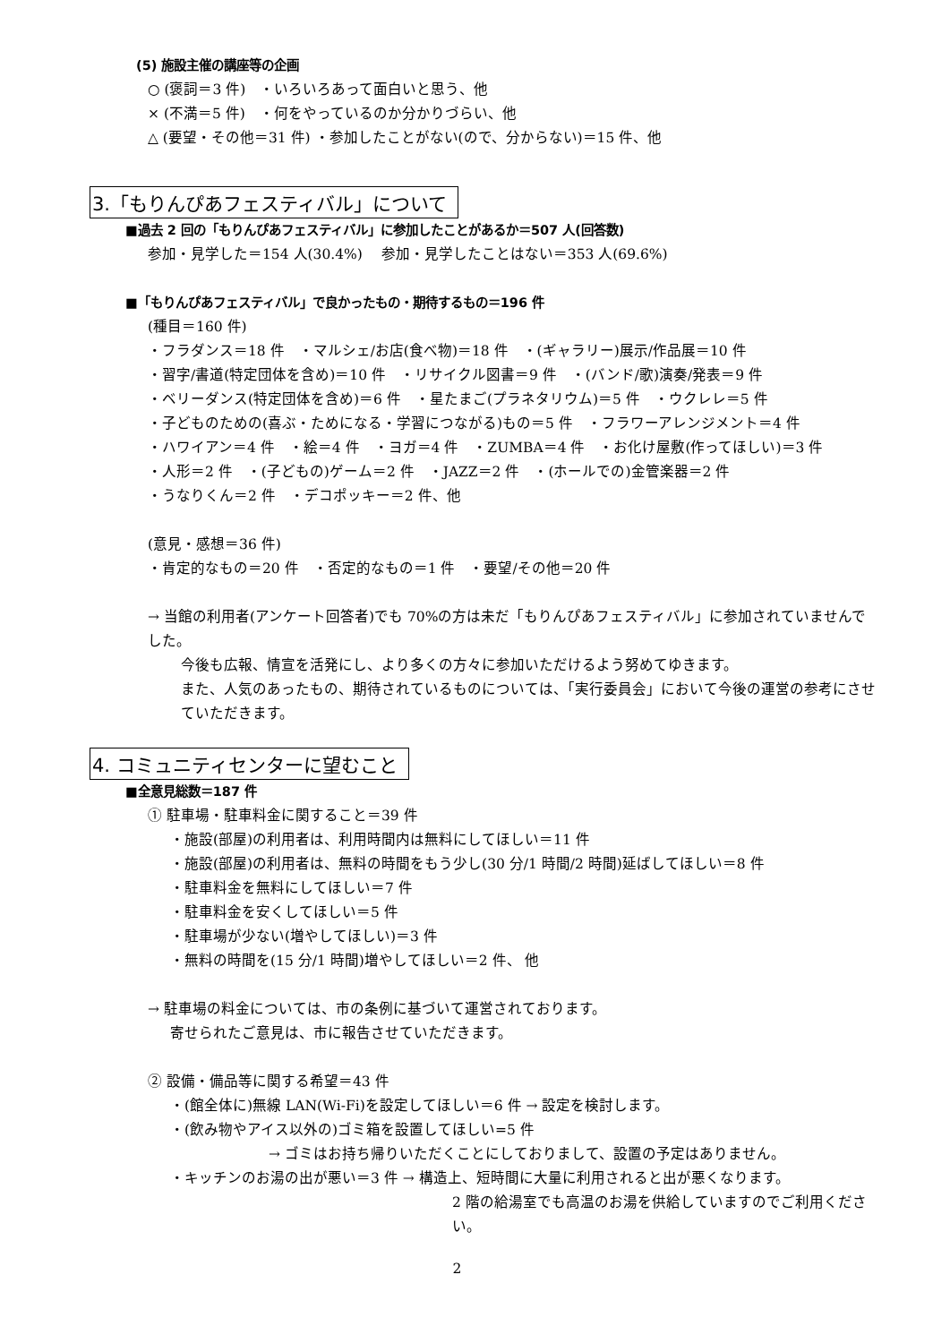(5) 施設主催の講座等の企画
○ (褒詞＝3 件)　・いろいろあって面白いと思う、他
× (不満＝5 件)　・何をやっているのか分かりづらい、他
△ (要望・その他＝31 件) ・参加したことがない(ので、分からない)＝15 件、他
3.「もりんぴあフェスティバル」について
■過去 2 回の「もりんぴあフェスティバル」に参加したことがあるか＝507 人(回答数)
参加・見学した＝154 人(30.4%)　 参加・見学したことはない＝353 人(69.6%)
■「もりんぴあフェスティバル」で良かったもの・期待するもの＝196 件
(種目＝160 件)
・フラダンス＝18 件　・マルシェ/お店(食べ物)＝18 件　・(ギャラリー)展示/作品展＝10 件
・習字/書道(特定団体を含め)＝10 件　・リサイクル図書＝9 件　・(バンド/歌)演奏/発表＝9 件
・ベリーダンス(特定団体を含め)＝6 件　・星たまご(プラネタリウム)＝5 件　・ウクレレ＝5 件
・子どものための(喜ぶ・ためになる・学習につながる)もの＝5 件　・フラワーアレンジメント＝4 件
・ハワイアン＝4 件　・絵＝4 件　・ヨガ＝4 件　・ZUMBA＝4 件　・お化け屋敷(作ってほしい)＝3 件
・人形＝2 件　・(子どもの)ゲーム＝2 件　・JAZZ＝2 件　・(ホールでの)金管楽器＝2 件
・うなりくん＝2 件　・デコポッキー＝2 件、他
(意見・感想＝36 件)
・肯定的なもの＝20 件　・否定的なもの＝1 件　・要望/その他＝20 件
→ 当館の利用者(アンケート回答者)でも 70%の方は未だ「もりんぴあフェスティバル」に参加されていませんでした。
今後も広報、情宣を活発にし、より多くの方々に参加いただけるよう努めてゆきます。
また、人気のあったもの、期待されているものについては、「実行委員会」において今後の運営の参考にさせていただきます。
4. コミュニティセンターに望むこと
■全意見総数＝187 件
① 駐車場・駐車料金に関すること＝39 件
・施設(部屋)の利用者は、利用時間内は無料にしてほしい＝11 件
・施設(部屋)の利用者は、無料の時間をもう少し(30 分/1 時間/2 時間)延ばしてほしい＝8 件
・駐車料金を無料にしてほしい＝7 件
・駐車料金を安くしてほしい＝5 件
・駐車場が少ない(増やしてほしい)＝3 件
・無料の時間を(15 分/1 時間)増やしてほしい＝2 件、 他
→ 駐車場の料金については、市の条例に基づいて運営されております。
寄せられたご意見は、市に報告させていただきます。
② 設備・備品等に関する希望＝43 件
・(館全体に)無線 LAN(Wi-Fi)を設定してほしい＝6 件 → 設定を検討します。
・(飲み物やアイス以外の)ゴミ箱を設置してほしい=5 件
→ ゴミはお持ち帰りいただくことにしておりまして、設置の予定はありません。
・キッチンのお湯の出が悪い＝3 件 → 構造上、短時間に大量に利用されると出が悪くなります。
2 階の給湯室でも高温のお湯を供給していますのでご利用ください。
2